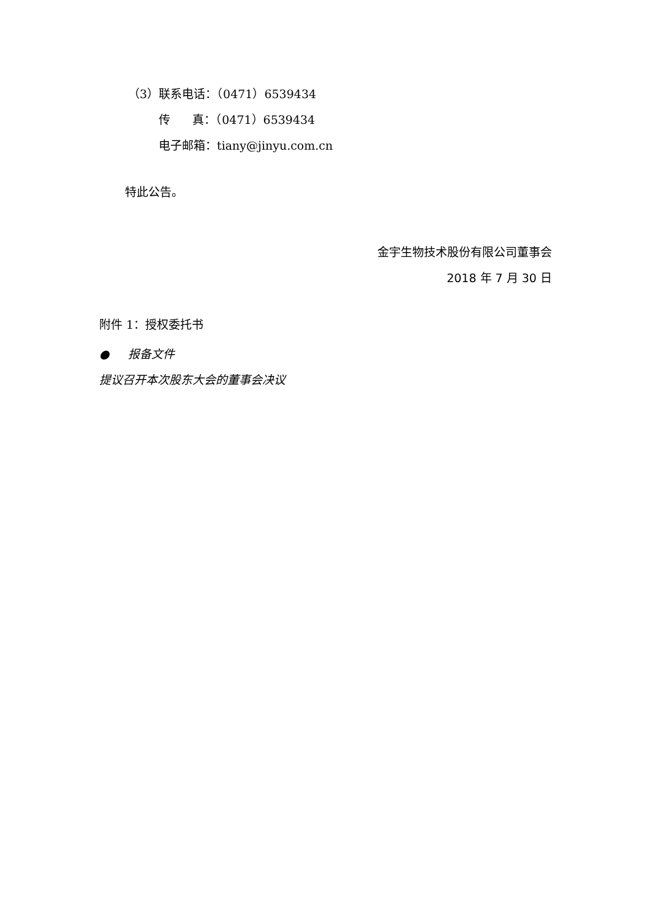（3）联系电话：（0471）6539434
传 真：（0471）6539434
电子邮箱：tiany@jinyu.com.cn
特此公告。
金宇生物技术股份有限公司董事会
2018 年 7 月 30 日
附件 1：授权委托书
● 报备文件
提议召开本次股东大会的董事会决议